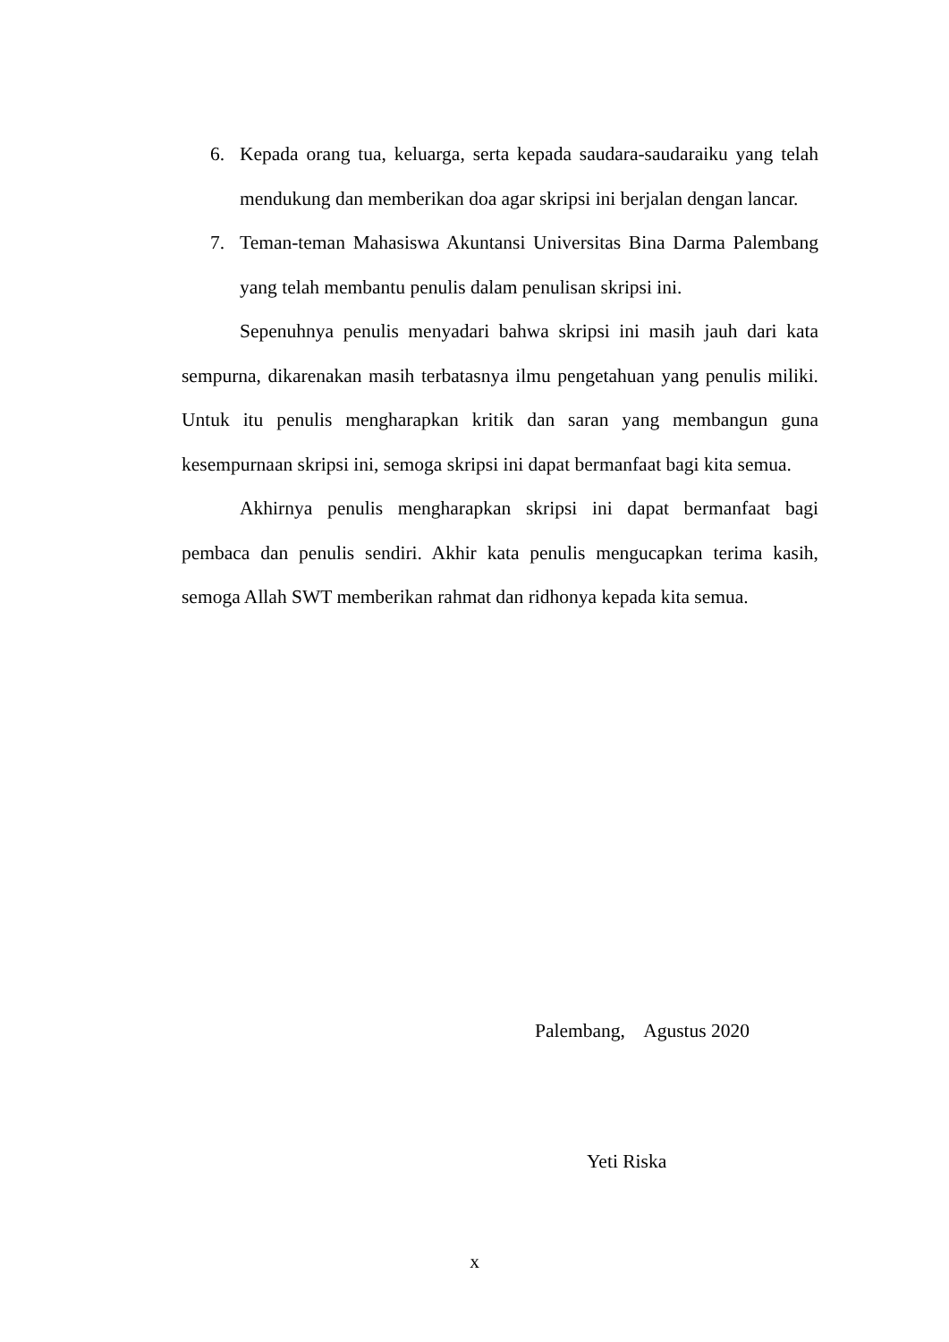6. Kepada orang tua, keluarga, serta kepada saudara-saudaraiku yang telah mendukung dan memberikan doa agar skripsi ini berjalan dengan lancar.
7. Teman-teman Mahasiswa Akuntansi Universitas Bina Darma Palembang yang telah membantu penulis dalam penulisan skripsi ini.
Sepenuhnya penulis menyadari bahwa skripsi ini masih jauh dari kata sempurna, dikarenakan masih terbatasnya ilmu pengetahuan yang penulis miliki. Untuk itu penulis mengharapkan kritik dan saran yang membangun guna kesempurnaan skripsi ini, semoga skripsi ini dapat bermanfaat bagi kita semua.
Akhirnya penulis mengharapkan skripsi ini dapat bermanfaat bagi pembaca dan penulis sendiri. Akhir kata penulis mengucapkan terima kasih, semoga Allah SWT memberikan rahmat dan ridhonya kepada kita semua.
Palembang, Agustus 2020
Yeti Riska
x